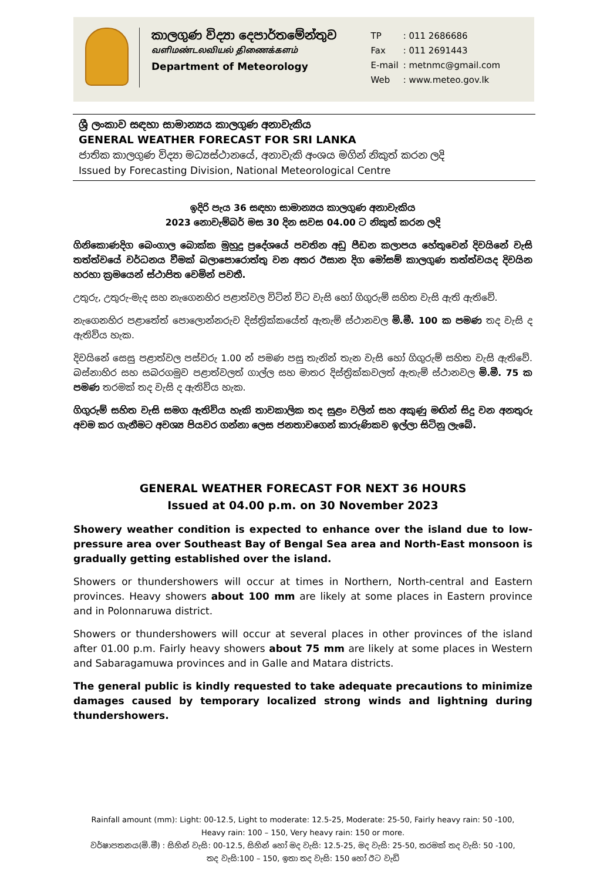කාලගුණ විද්‍යා දෙපාර්තමේන්තුව
வளிமண்டலவியல் திணைக்களம்
Department of Meteorology
| TP | : 011 2686686 |
| Fax | : 011 2691443 |
| E-mail | : metnmc@gmail.com |
| Web | : www.meteo.gov.lk |
ශ්‍රී ලංකාව සඳහා සාමාන්‍යය කාලගුණ අනාවැකිය
GENERAL WEATHER FORECAST FOR SRI LANKA
ජාතික කාලගුණ විද්‍යා මධ්‍යස්ථානයේ, අනාවැකි අංශය මගින් නිකුත් කරන ලදි
Issued by Forecasting Division, National Meteorological Centre
ඉදිරි පැය 36 සඳහා සාමාන්‍යය කාලගුණ අනාවැකිය
2023 නොවැම්බර් මස 30 දින සවස 04.00 ට නිකුත් කරන ලදි
ගිනිකොණදිග බෙංගාල බොක්ක මුහුදු ප්‍රදේශයේ පවතින අඩු පීඩන කලාපය හේතුවෙන් දිවයිනේ වැසි තත්ත්වයේ වර්ධනය වීමක් බලාපොරොත්තු වන අතර ඊසාන දිග මෝසම් කාලගුණ තත්ත්වයද දිවයින හරහා ක්‍රමයෙන් ස්ථාපිත වෙමින් පවතී.
උතුරු, උතුරු-මැද සහ නැගෙනහිර පළාත්වල විටින් විට වැසි හෝ ගිගුරුම් සහිත වැසි ඇති ඇතිවේ.
නැගෙනහිර පළාතේත් පොලොන්නරුව දිස්ත්‍රික්කයේත් ඇතැම් ස්ථානවල මි.මී. 100 ක පමණ තද වැසි ද ඇතිවිය හැක.
දිවයිනේ සෙසු පළාත්වල පස්වරු 1.00 න් පමණ පසු තැනින් තැන වැසි හෝ ගිගුරුම් සහිත වැසි ඇතිවේ. බස්නාහිර සහ සබරගමුව පළාත්වලත් ගාල්ල සහ මාතර දිස්ත්‍රික්කවලත් ඇතැම් ස්ථානවල මි.මී. 75 ක පමණ තරමක් තද වැසි ද ඇතිවිය හැක.
ගිගුරුම් සහිත වැසි සමග ඇතිවිය හැකි තාවකාලික තද සුළං වලින් සහ අකුණු මඟින් සිදු වන අනතුරු අවම කර ගැනීමට අවශ්‍ය පියවර ගන්නා ලෙස ජනතාවගෙන් කාරුණිකව ඉල්ලා සිටිනු ලැබේ.
GENERAL WEATHER FORECAST FOR NEXT 36 HOURS
Issued at 04.00 p.m. on 30 November 2023
Showery weather condition is expected to enhance over the island due to low-pressure area over Southeast Bay of Bengal Sea area and North-East monsoon is gradually getting established over the island.
Showers or thundershowers will occur at times in Northern, North-central and Eastern provinces. Heavy showers about 100 mm are likely at some places in Eastern province and in Polonnaruwa district.
Showers or thundershowers will occur at several places in other provinces of the island after 01.00 p.m. Fairly heavy showers about 75 mm are likely at some places in Western and Sabaragamuwa provinces and in Galle and Matara districts.
The general public is kindly requested to take adequate precautions to minimize damages caused by temporary localized strong winds and lightning during thundershowers.
Rainfall amount (mm): Light: 00-12.5, Light to moderate: 12.5-25, Moderate: 25-50, Fairly heavy rain: 50 -100,
Heavy rain: 100 – 150, Very heavy rain: 150 or more.
වර්ෂාපතනය(මි.මී) : සිහින් වැසි: 00-12.5, සිහින් හෝ මද වැසි: 12.5-25, මද වැසි: 25-50, තරමක් තද වැසි: 50 -100,
තද වැසි:100 – 150, ඉතා තද වැසි: 150 හෝ ඊට වැඩි